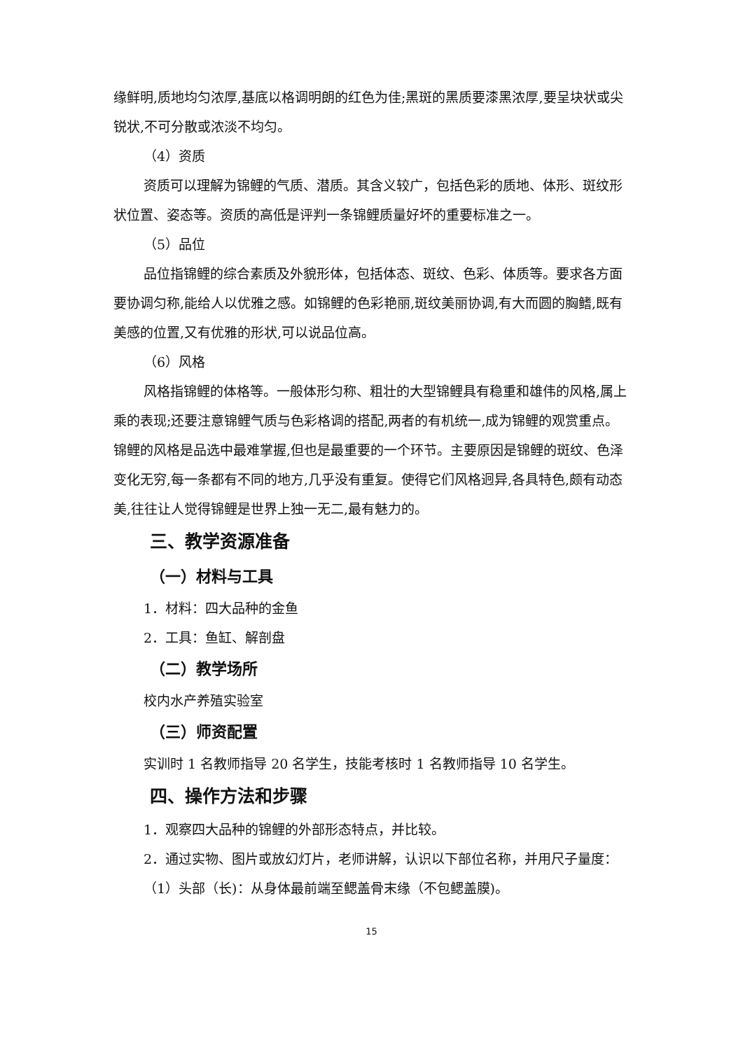缘鲜明,质地均匀浓厚,基底以格调明朗的红色为佳;黑斑的黑质要漆黑浓厚,要呈块状或尖锐状,不可分散或浓淡不均匀。
（4）资质
资质可以理解为锦鲤的气质、潜质。其含义较广，包括色彩的质地、体形、斑纹形状位置、姿态等。资质的高低是评判一条锦鲤质量好坏的重要标准之一。
（5）品位
品位指锦鲤的综合素质及外貌形体，包括体态、斑纹、色彩、体质等。要求各方面要协调匀称,能给人以优雅之感。如锦鲤的色彩艳丽,斑纹美丽协调,有大而圆的胸鳍,既有美感的位置,又有优雅的形状,可以说品位高。
（6）风格
风格指锦鲤的体格等。一般体形匀称、粗壮的大型锦鲤具有稳重和雄伟的风格,属上乘的表现;还要注意锦鲤气质与色彩格调的搭配,两者的有机统一,成为锦鲤的观赏重点。锦鲤的风格是品选中最难掌握,但也是最重要的一个环节。主要原因是锦鲤的斑纹、色泽变化无穷,每一条都有不同的地方,几乎没有重复。使得它们风格迥异,各具特色,颇有动态美,往往让人觉得锦鲤是世界上独一无二,最有魅力的。
三、教学资源准备
（一）材料与工具
1．材料：四大品种的金鱼
2．工具：鱼缸、解剖盘
（二）教学场所
校内水产养殖实验室
（三）师资配置
实训时 1 名教师指导 20 名学生，技能考核时 1 名教师指导 10 名学生。
四、操作方法和步骤
1．观察四大品种的锦鲤的外部形态特点，并比较。
2．通过实物、图片或放幻灯片，老师讲解，认识以下部位名称，并用尺子量度：
（1）头部（长)：从身体最前端至鳃盖骨末缘（不包鳃盖膜)。
15